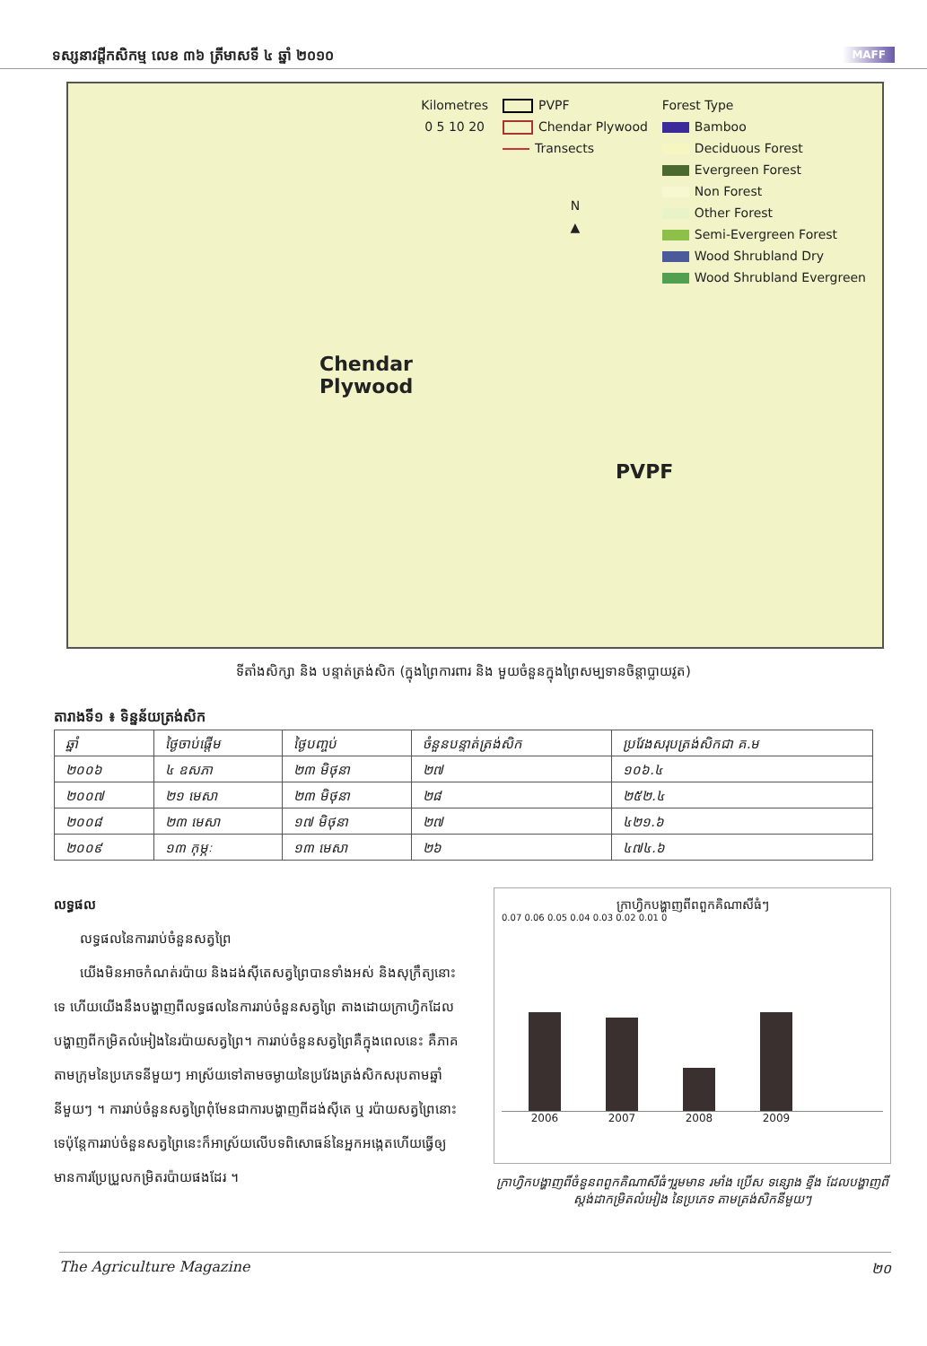ទស្សនាវដ្តីកសិកម្ម លេខ ៣៦ ត្រីមាសទី ៤ ឆ្នាំ ២០១០ MAFF
Chendar
Plywood
PVPF
Kilometres
0 5 10 20
PVPF
Chendar Plywood
Transects
N
▲
Forest Type
Bamboo
Deciduous Forest
Evergreen Forest
Non Forest
Other Forest
Semi-Evergreen Forest
Wood Shrubland Dry
Wood Shrubland Evergreen
ទីតាំងសិក្សា និង បន្ទាត់ត្រង់សិក (ក្នុងព្រៃការពារ និង មួយចំនួនក្នុងព្រៃសម្បទានចិន្តាប្លាយវូត)
តារាងទី១ ៖ ទិន្នន័យត្រង់សិក
| ឆ្នាំ | ថ្ងៃចាប់ផ្តើម | ថ្ងៃបញ្ចប់ | ចំនួនបន្ទាត់ត្រង់សិក | ប្រវែងសរុបត្រង់សិកជា គ.ម |
| --- | --- | --- | --- | --- |
| ២០០៦ | ៤ ឧសភា | ២៣ មិថុនា | ២៧ | ១០៦.៤ |
| ២០០៧ | ២១ មេសា | ២៣ មិថុនា | ២៨ | ២៥២.៤ |
| ២០០៨ | ២៣ មេសា | ១៧ មិថុនា | ២៧ | ៤២១.៦ |
| ២០០៩ | ១៣ កុម្ភៈ | ១៣ មេសា | ២៦ | ៤៧៤.៦ |
លទ្ធផល
លទ្ធផលនៃការរាប់ចំនួនសត្វព្រៃ
យើងមិនអាចកំណត់រប៉ាយ និងដង់ស៊ីតេសត្វព្រៃបានទាំងអស់ និងសុក្រឹត្យនោះទេ ហើយយើងនឹងបង្ហាញពីលទ្ធផលនៃការរាប់ចំនួនសត្វព្រៃ តាងដោយក្រាហ្វិកដែលបង្ហាញពីកម្រិតលំអៀងនៃរប៉ាយសត្វព្រៃ។ ការរាប់ចំនួនសត្វព្រៃគឺក្នុងពេលនេះ គឺភាគតាមក្រុមនៃប្រភេទនីមួយៗ អាស្រ័យទៅតាមចម្ងាយនៃប្រវែងត្រង់សិកសរុបតាមឆ្នាំនីមួយៗ ។ ការរាប់ចំនួនសត្វព្រៃពុំមែនជាការបង្ហាញពីដង់ស៊ីតេ ឬ រប៉ាយសត្វព្រៃនោះទេប៉ុន្តែការរាប់ចំនួនសត្វព្រៃនេះក៏អាស្រ័យលើបទពិសោធន៍នៃអ្នកអង្កេតហើយធ្វើឲ្យមានការប្រែប្រួលកម្រិតរប៉ាយផងដែរ ។
ក្រាហ្វិកបង្ហាញពីពពួកគិណាសីធំៗ
0.07 0.06 0.05 0.04 0.03 0.02 0.01 0
2006 2007 2008 2009
ក្រាហ្វិកបង្ហាញពីចំនួនពពួកគិណាសីធំៗរួមមាន រមាំង ប្រើស ទន្សោង ខ្ទីង ដែលបង្ហាញពីស្តង់ដាកម្រិតលំអៀង នៃប្រភេទ តាមត្រង់សិកនីមួយៗ
The Agriculture Magazine ២០